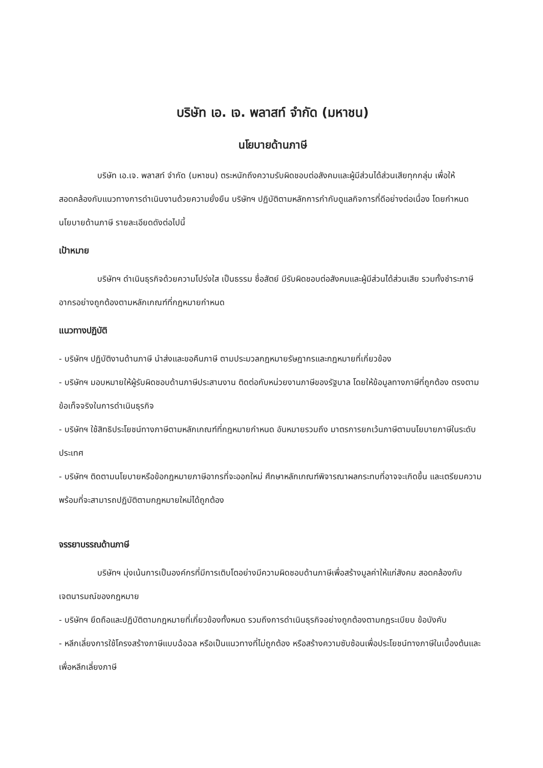บริษัท เอ. เจ. พลาสท์ จำกัด (มหาชน)
นโยบายด้านภาษี
บริษัท เอ.เจ. พลาสท์ จำกัด (มหาชน) ตระหนักถึงความรับผิดชอบต่อสังคมและผู้มีส่วนได้ส่วนเสียทุกกลุ่ม เพื่อให้สอดคล้องกับแนวทางการดำเนินงานด้วยความยั่งยืน บริษัทฯ ปฏิบัติตามหลักการกำกับดูแลกิจการที่ดีอย่างต่อเนื่อง โดยกำหนดนโยบายด้านภาษี รายละเอียดดังต่อไปนี้
เป้าหมาย
บริษัทฯ ดำเนินธุรกิจด้วยความโปร่งใส เป็นธรรม ซื่อสัตย์ มีรับผิดชอบต่อสังคมและผู้มีส่วนได้ส่วนเสีย รวมทั้งชำระภาษีอากรอย่างถูกต้องตามหลักเกณฑ์ที่กฎหมายกำหนด
แนวทางปฏิบัติ
- บริษัทฯ ปฏิบัติงานด้านภาษี นำส่งและขอคืนภาษี ตามประมวลกฎหมายรัษฎากรและกฎหมายที่เกี่ยวข้อง
- บริษัทฯ มอบหมายให้ผู้รับผิดชอบด้านภาษีประสานงาน ติดต่อกับหน่วยงานภาษีของรัฐบาล โดยให้ข้อมูลทางภาษีที่ถูกต้อง ตรงตามข้อเท็จจริงในการดำเนินธุรกิจ
- บริษัทฯ ใช้สิทธิประโยชน์ทางภาษีตามหลักเกณฑ์ที่กฎหมายกำหนด อันหมายรวมถึง มาตรการยกเว้นภาษีตามนโยบายภาษีในระดับประเทศ
- บริษัทฯ ติดตามนโยบายหรือข้อกฎหมายภาษีอากรที่จะออกใหม่ ศึกษาหลักเกณฑ์พิจารณาผลกระทบที่อาจจะเกิดขึ้น และเตรียมความพร้อมที่จะสามารถปฏิบัติตามกฎหมายใหม่ได้ถูกต้อง
จรรยาบรรณด้านภาษี
บริษัทฯ มุ่งเน้นการเป็นองค์กรที่มีการเติบโตอย่างมีความผิดชอบด้านภาษีเพื่อสร้างมูลค่าให้แก่สังคม สอดคล้องกับเจตนารมณ์ของกฎหมาย
- บริษัทฯ ยึดถือและปฏิบัติตามกฎหมายที่เกี่ยวข้องทั้งหมด รวมถึงการดำเนินธุรกิจอย่างถูกต้องตามกฎระเบียบ ข้อบังคับ
- หลีกเลี่ยงการใช้โครงสร้างภาษีแบบฉ้อฉล หรือเป็นแนวทางที่ไม่ถูกต้อง หรือสร้างความซับซ้อนเพื่อประโยชน์ทางภาษีในเบื้องต้นและเพื่อหลีกเลี่ยงภาษี